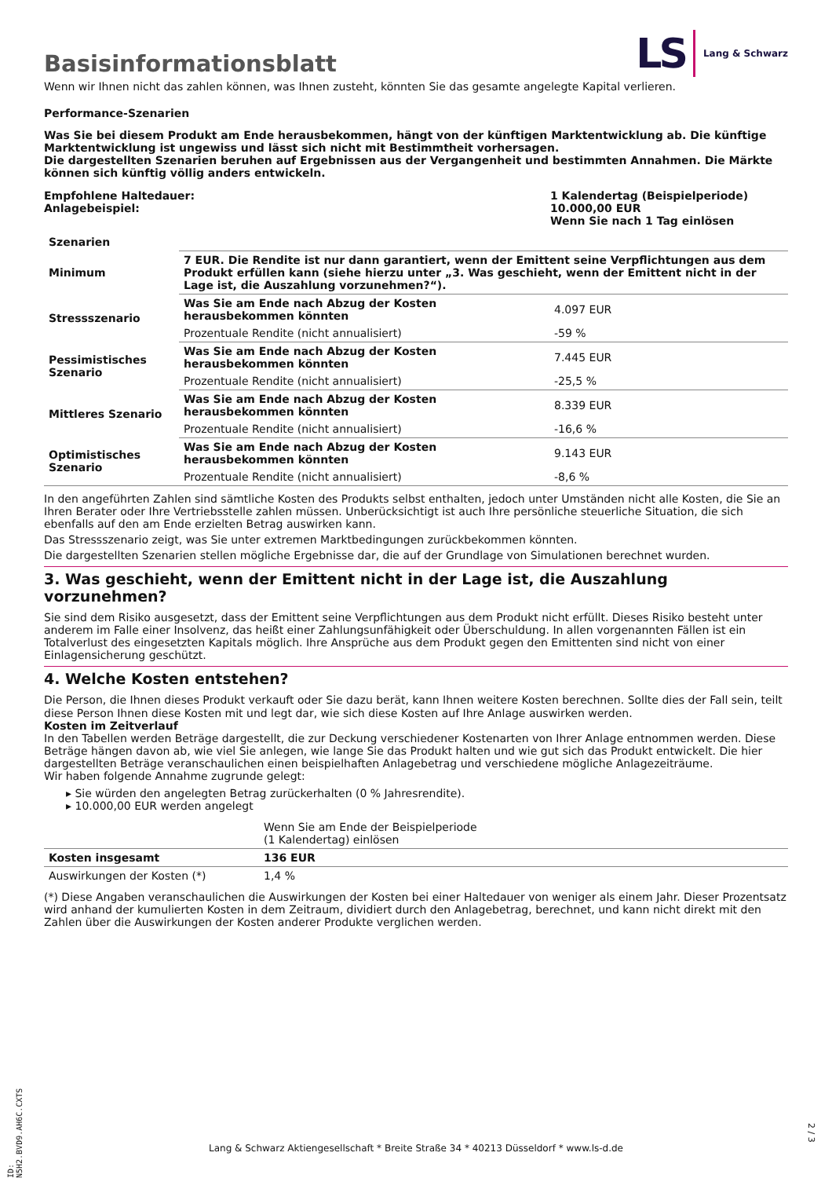Basisinformationsblatt
LS Lang & Schwarz
Wenn wir Ihnen nicht das zahlen können, was Ihnen zusteht, könnten Sie das gesamte angelegte Kapital verlieren.
Performance-Szenarien
Was Sie bei diesem Produkt am Ende herausbekommen, hängt von der künftigen Marktentwicklung ab. Die künftige Marktentwicklung ist ungewiss und lässt sich nicht mit Bestimmtheit vorhersagen.
Die dargestellten Szenarien beruhen auf Ergebnissen aus der Vergangenheit und bestimmten Annahmen. Die Märkte können sich künftig völlig anders entwickeln.
Empfohlene Haltedauer:
Anlagebeispiel:
1 Kalendertag (Beispielperiode)
10.000,00 EUR
Wenn Sie nach 1 Tag einlösen
| Szenarien | | |
| --- | --- | --- |
| Minimum | 7 EUR. Die Rendite ist nur dann garantiert, wenn der Emittent seine Verpflichtungen aus dem Produkt erfüllen kann (siehe hierzu unter „3. Was geschieht, wenn der Emittent nicht in der Lage ist, die Auszahlung vorzunehmen?“). | |
| Stressszenario | Was Sie am Ende nach Abzug der Kosten herausbekommen könnten | 4.097 EUR |
| | Prozentuale Rendite (nicht annualisiert) | -59 % |
| Pessimistisches Szenario | Was Sie am Ende nach Abzug der Kosten herausbekommen könnten | 7.445 EUR |
| | Prozentuale Rendite (nicht annualisiert) | -25,5 % |
| Mittleres Szenario | Was Sie am Ende nach Abzug der Kosten herausbekommen könnten | 8.339 EUR |
| | Prozentuale Rendite (nicht annualisiert) | -16,6 % |
| Optimistisches Szenario | Was Sie am Ende nach Abzug der Kosten herausbekommen könnten | 9.143 EUR |
| | Prozentuale Rendite (nicht annualisiert) | -8,6 % |
In den angeführten Zahlen sind sämtliche Kosten des Produkts selbst enthalten, jedoch unter Umständen nicht alle Kosten, die Sie an Ihren Berater oder Ihre Vertriebsstelle zahlen müssen. Unberücksichtigt ist auch Ihre persönliche steuerliche Situation, die sich ebenfalls auf den am Ende erzielten Betrag auswirken kann.
Das Stressszenario zeigt, was Sie unter extremen Marktbedingungen zurückbekommen könnten.
Die dargestellten Szenarien stellen mögliche Ergebnisse dar, die auf der Grundlage von Simulationen berechnet wurden.
3. Was geschieht, wenn der Emittent nicht in der Lage ist, die Auszahlung vorzunehmen?
Sie sind dem Risiko ausgesetzt, dass der Emittent seine Verpflichtungen aus dem Produkt nicht erfüllt. Dieses Risiko besteht unter anderem im Falle einer Insolvenz, das heißt einer Zahlungsunfähigkeit oder Überschuldung. In allen vorgenannten Fällen ist ein Totalverlust des eingesetzten Kapitals möglich. Ihre Ansprüche aus dem Produkt gegen den Emittenten sind nicht von einer Einlagensicherung geschützt.
4. Welche Kosten entstehen?
Die Person, die Ihnen dieses Produkt verkauft oder Sie dazu berät, kann Ihnen weitere Kosten berechnen. Sollte dies der Fall sein, teilt diese Person Ihnen diese Kosten mit und legt dar, wie sich diese Kosten auf Ihre Anlage auswirken werden.
Kosten im Zeitverlauf
In den Tabellen werden Beträge dargestellt, die zur Deckung verschiedener Kostenarten von Ihrer Anlage entnommen werden. Diese Beträge hängen davon ab, wie viel Sie anlegen, wie lange Sie das Produkt halten und wie gut sich das Produkt entwickelt. Die hier dargestellten Beträge veranschaulichen einen beispielhaften Anlagebetrag und verschiedene mögliche Anlagezeiträume.
Wir haben folgende Annahme zugrunde gelegt:
▸ Sie würden den angelegten Betrag zurückerhalten (0 % Jahresrendite).
▸ 10.000,00 EUR werden angelegt
| | Wenn Sie am Ende der Beispielperiode (1 Kalendertag) einlösen |
| Kosten insgesamt | 136 EUR |
| Auswirkungen der Kosten (*) | 1,4 % |
(*) Diese Angaben veranschaulichen die Auswirkungen der Kosten bei einer Haltedauer von weniger als einem Jahr. Dieser Prozentsatz wird anhand der kumulierten Kosten in dem Zeitraum, dividiert durch den Anlagebetrag, berechnet, und kann nicht direkt mit den Zahlen über die Auswirkungen der Kosten anderer Produkte verglichen werden.
ID: N5H2.BVD9.AH6C.CXTS
Lang & Schwarz Aktiengesellschaft * Breite Straße 34 * 40213 Düsseldorf * www.ls-d.de
2 / 3